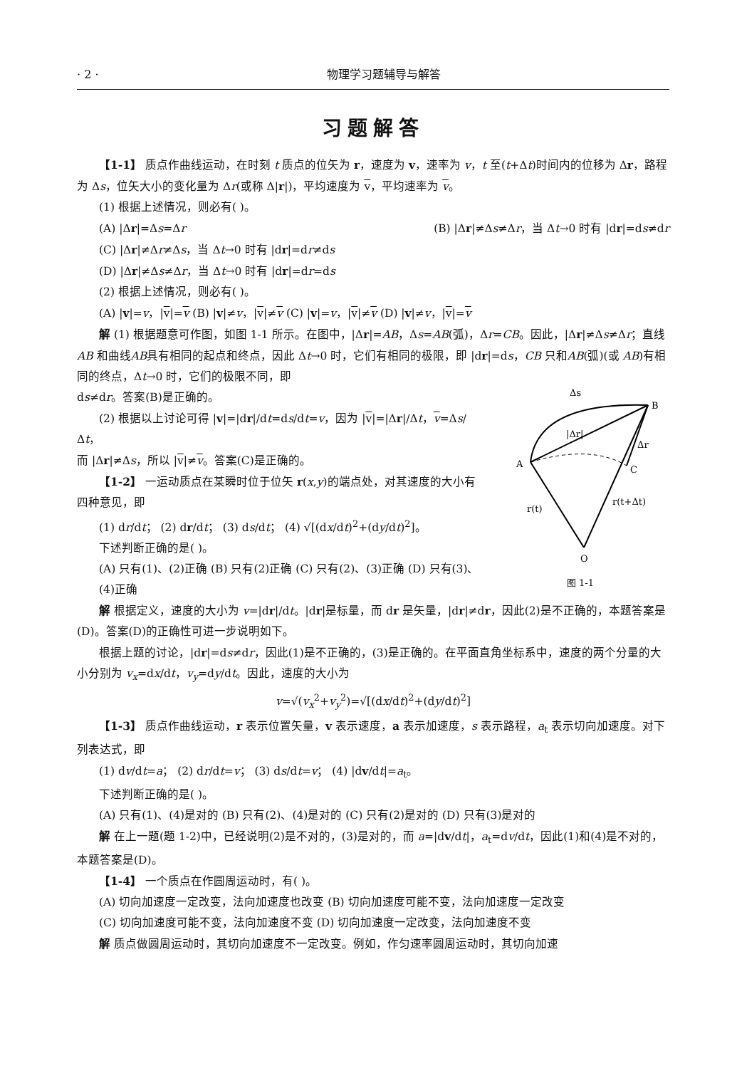· 2 · 物理学习题辅导与解答
习题解答
【1-1】 质点作曲线运动，在时刻 t 质点的位矢为 r，速度为 v，速率为 v，t 至(t+Δt)时间内的位移为 Δr，路程为 Δs，位矢大小的变化量为 Δr(或称 Δ|r|)，平均速度为 v，平均速率为 v。
(1) 根据上述情况，则必有( )。
(A) |Δr|=Δs=Δr (B) |Δr|≠Δs≠Δr，当 Δt→0 时有 |dr|=ds≠dr
(C) |Δr|≠Δr≠Δs，当 Δt→0 时有 |dr|=dr≠ds
(D) |Δr|≠Δs≠Δr，当 Δt→0 时有 |dr|=dr=ds
(2) 根据上述情况，则必有( )。
(A) |v|=v，|v|=v (B) |v|≠v，|v|≠v (C) |v|=v，|v|≠v (D) |v|≠v，|v|=v
解 (1) 根据题意可作图，如图 1-1 所示。在图中，|Δr|=AB，Δs=AB(弧)，Δr=CB。因此，|Δr|≠Δs≠Δr；直线 AB 和曲线AB具有相同的起点和终点，因此 Δt→0 时，它们有相同的极限，即 |dr|=ds，CB 只和AB(弧)(或 AB)有相同的终点，Δt→0 时，它们的极限不同，即
Δs
B
A
C
Δr
r(t)
r(t+Δt)
O
|Δr|
图 1-1
ds≠dr。答案(B)是正确的。
(2) 根据以上讨论可得 |v|=|dr|/dt=ds/dt=v，因为 |v|=|Δr|/Δt，v=Δs/Δt，
而 |Δr|≠Δs，所以 |v|≠v。答案(C)是正确的。
【1-2】 一运动质点在某瞬时位于位矢 r(x,y)的端点处，对其速度的大小有四种意见，即
(1) dr/dt； (2) dr/dt； (3) ds/dt； (4) √[(dx/dt)<sup>2</sup>+(dy/dt)<sup>2</sup>]。
下述判断正确的是( )。
(A) 只有(1)、(2)正确 (B) 只有(2)正确 (C) 只有(2)、(3)正确 (D) 只有(3)、(4)正确
解 根据定义，速度的大小为 v=|dr|/dt。|dr|是标量，而 dr 是矢量，|dr|≠dr，因此(2)是不正确的，本题答案是(D)。答案(D)的正确性可进一步说明如下。
根据上题的讨论，|dr|=ds≠dr，因此(1)是不正确的，(3)是正确的。在平面直角坐标系中，速度的两个分量的大小分别为 v<sub>x</sub>=dx/dt，v<sub>y</sub>=dy/dt。因此，速度的大小为
v=√(v<sub>x</sub><sup>2</sup>+v<sub>y</sub><sup>2</sup>)=√[(dx/dt)<sup>2</sup>+(dy/dt)<sup>2</sup>]
【1-3】 质点作曲线运动，r 表示位置矢量，v 表示速度，a 表示加速度，s 表示路程，a<sub>t</sub> 表示切向加速度。对下列表达式，即
(1) dv/dt=a； (2) dr/dt=v； (3) ds/dt=v； (4) |dv/dt|=a<sub>t</sub>。
下述判断正确的是( )。
(A) 只有(1)、(4)是对的 (B) 只有(2)、(4)是对的 (C) 只有(2)是对的 (D) 只有(3)是对的
解 在上一题(题 1-2)中，已经说明(2)是不对的，(3)是对的，而 a=|dv/dt|，a<sub>t</sub>=dv/dt，因此(1)和(4)是不对的，本题答案是(D)。
【1-4】 一个质点在作圆周运动时，有( )。
(A) 切向加速度一定改变，法向加速度也改变 (B) 切向加速度可能不变，法向加速度一定改变
(C) 切向加速度可能不变，法向加速度不变 (D) 切向加速度一定改变，法向加速度不变
解 质点做圆周运动时，其切向加速度不一定改变。例如，作匀速率圆周运动时，其切向加速